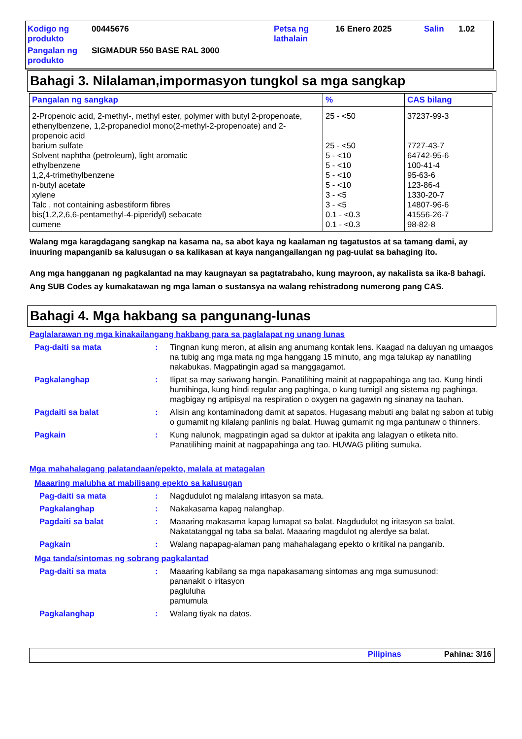| Kodigo ng produkto | 00445676 | Petsa ng lathalain | 16 Enero 2025 | Salin | 1.02 |
| Pangalan ng produkto | SIGMADUR 550 BASE RAL 3000 | | | | |
Bahagi 3. Nilalaman,impormasyon tungkol sa mga sangkap
| Pangalan ng sangkap | % | CAS bilang |
| --- | --- | --- |
| 2-Propenoic acid, 2-methyl-, methyl ester, polymer with butyl 2-propenoate, ethenylbenzene, 1,2-propanediol mono(2-methyl-2-propenoate) and 2-propenoic acid | 25 - <50 | 37237-99-3 |
| barium sulfate | 25 - <50 | 7727-43-7 |
| Solvent naphtha (petroleum), light aromatic | 5 - <10 | 64742-95-6 |
| ethylbenzene | 5 - <10 | 100-41-4 |
| 1,2,4-trimethylbenzene | 5 - <10 | 95-63-6 |
| n-butyl acetate | 5 - <10 | 123-86-4 |
| xylene | 3 - <5 | 1330-20-7 |
| Talc , not containing asbestiform fibres | 3 - <5 | 14807-96-6 |
| bis(1,2,2,6,6-pentamethyl-4-piperidyl) sebacate | 0.1 - <0.3 | 41556-26-7 |
| cumene | 0.1 - <0.3 | 98-82-8 |
Walang mga karagdagang sangkap na kasama na, sa abot kaya ng kaalaman ng tagatustos at sa tamang dami, ay inuuring mapanganib sa kalusugan o sa kalikasan at kaya nangangailangan ng pag-uulat sa bahaging ito.
Ang mga hangganan ng pagkalantad na may kaugnayan sa pagtatrabaho, kung mayroon, ay nakalista sa ika-8 bahagi.
Ang SUB Codes ay kumakatawan ng mga laman o sustansya na walang rehistradong numerong pang CAS.
Bahagi 4. Mga hakbang sa pangunang-lunas
Paglalarawan ng mga kinakailangang hakbang para sa paglalapat ng unang lunas
Pag-daiti sa mata : Tingnan kung meron, at alisin ang anumang kontak lens. Kaagad na daluyan ng umaagos na tubig ang mga mata ng mga hanggang 15 minuto, ang mga talukap ay nanatiling nakabukas. Magpatingin agad sa manggagamot.
Pagkalanghap : Ilipat sa may sariwang hangin. Panatilihing mainit at nagpapahinga ang tao. Kung hindi humihinga, kung hindi regular ang paghinga, o kung tumigil ang sistema ng paghinga, magbigay ng artipisyal na respiration o oxygen na gagawin ng sinanay na tauhan.
Pagdaiti sa balat : Alisin ang kontaminadong damit at sapatos. Hugasang mabuti ang balat ng sabon at tubig o gumamit ng kilalang panlinis ng balat. Huwag gumamit ng mga pantunaw o thinners.
Pagkain : Kung nalunok, magpatingin agad sa duktor at ipakita ang lalagyan o etiketa nito. Panatilihing mainit at nagpapahinga ang tao. HUWAG piliting sumuka.
Mga mahahalagang palatandaan/epekto, malala at matagalan
Maaaring malubha at mabilisang epekto sa kalusugan
Pag-daiti sa mata : Nagdudulot ng malalang iritasyon sa mata.
Pagkalanghap : Nakakasama kapag nalanghap.
Pagdaiti sa balat : Maaaring makasama kapag lumapat sa balat. Nagdudulot ng iritasyon sa balat. Nakatatanggal ng taba sa balat. Maaaring magdulot ng alerdye sa balat.
Pagkain : Walang napapag-alaman pang mahahalagang epekto o kritikal na panganib.
Mga tanda/sintomas ng sobrang pagkalantad
Pag-daiti sa mata : Maaaring kabilang sa mga napakasamang sintomas ang mga sumusunod:
pananakit o iritasyon
pagluluha
pamumula
Pagkalanghap : Walang tiyak na datos.
Pilipinas Pahina: 3/16